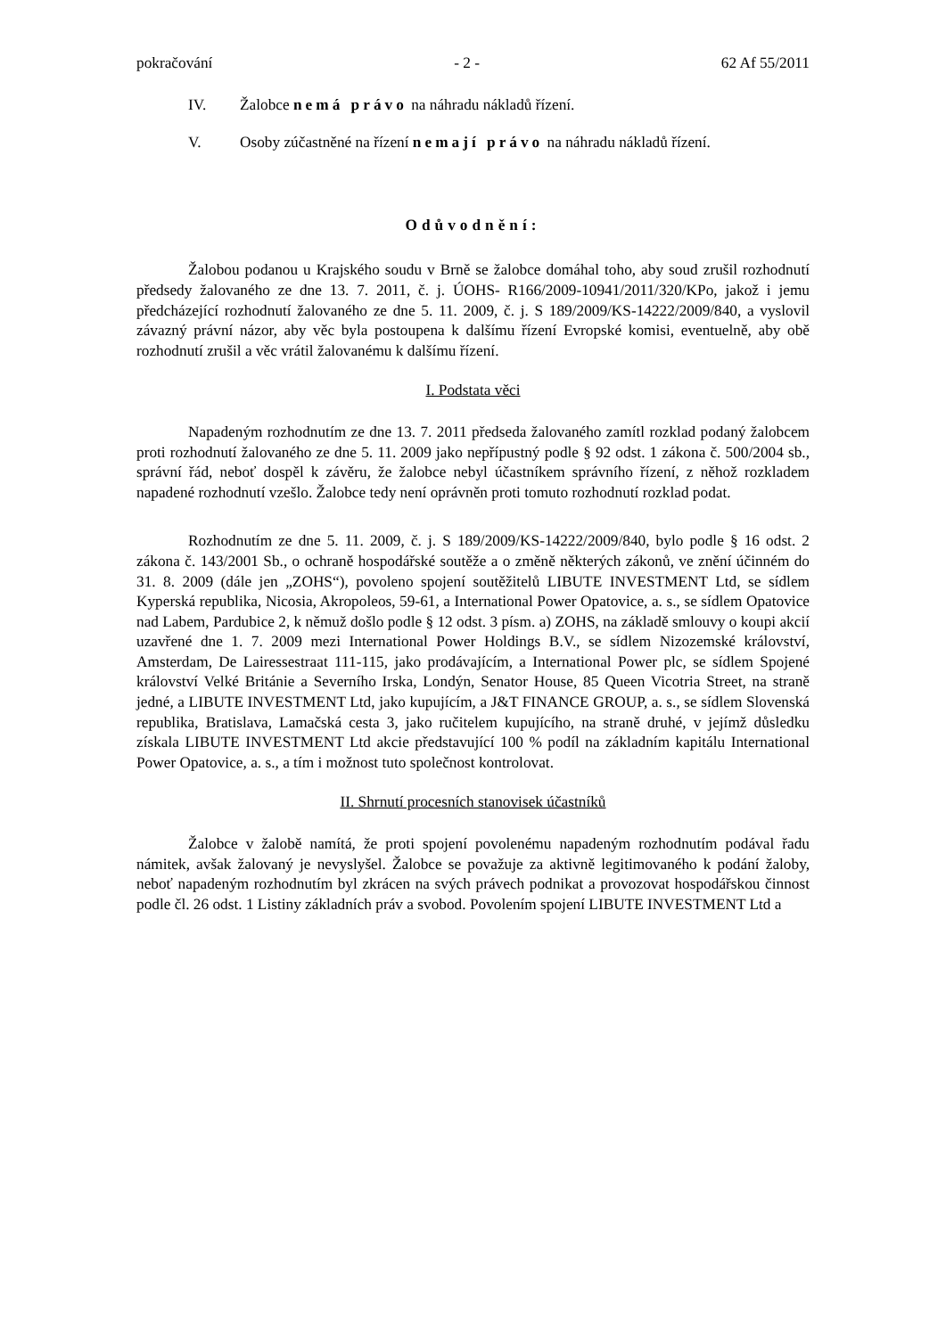pokračování - 2 - 62 Af 55/2011
IV. Žalobce nemá právo na náhradu nákladů řízení.
V. Osoby zúčastněné na řízení nemají právo na náhradu nákladů řízení.
Odůvodnění:
Žalobou podanou u Krajského soudu v Brně se žalobce domáhal toho, aby soud zrušil rozhodnutí předsedy žalovaného ze dne 13. 7. 2011, č. j. ÚOHS- R166/2009-10941/2011/320/KPo, jakož i jemu předcházející rozhodnutí žalovaného ze dne 5. 11. 2009, č. j. S 189/2009/KS-14222/2009/840, a vyslovil závazný právní názor, aby věc byla postoupena k dalšímu řízení Evropské komisi, eventuelně, aby obě rozhodnutí zrušil a věc vrátil žalovanému k dalšímu řízení.
I. Podstata věci
Napadeným rozhodnutím ze dne 13. 7. 2011 předseda žalovaného zamítl rozklad podaný žalobcem proti rozhodnutí žalovaného ze dne 5. 11. 2009 jako nepřípustný podle § 92 odst. 1 zákona č. 500/2004 sb., správní řád, neboť dospěl k závěru, že žalobce nebyl účastníkem správního řízení, z něhož rozkladem napadené rozhodnutí vzešlo. Žalobce tedy není oprávněn proti tomuto rozhodnutí rozklad podat.
Rozhodnutím ze dne 5. 11. 2009, č. j. S 189/2009/KS-14222/2009/840, bylo podle § 16 odst. 2 zákona č. 143/2001 Sb., o ochraně hospodářské soutěže a o změně některých zákonů, ve znění účinném do 31. 8. 2009 (dále jen „ZOHS“), povoleno spojení soutěžitelů LIBUTE INVESTMENT Ltd, se sídlem Kyperská republika, Nicosia, Akropoleos, 59-61, a International Power Opatovice, a. s., se sídlem Opatovice nad Labem, Pardubice 2, k němuž došlo podle § 12 odst. 3 písm. a) ZOHS, na základě smlouvy o koupi akcií uzavřené dne 1. 7. 2009 mezi International Power Holdings B.V., se sídlem Nizozemské království, Amsterdam, De Lairessestraat 111-115, jako prodávajícím, a International Power plc, se sídlem Spojené království Velké Británie a Severního Irska, Londýn, Senator House, 85 Queen Vicotria Street, na straně jedné, a LIBUTE INVESTMENT Ltd, jako kupujícím, a J&T FINANCE GROUP, a. s., se sídlem Slovenská republika, Bratislava, Lamačská cesta 3, jako ručitelem kupujícího, na straně druhé, v jejímž důsledku získala LIBUTE INVESTMENT Ltd akcie představující 100 % podíl na základním kapitálu International Power Opatovice, a. s., a tím i možnost tuto společnost kontrolovat.
II. Shrnutí procesních stanovisek účastníků
Žalobce v žalobě namítá, že proti spojení povolenému napadeným rozhodnutím podával řadu námitek, avšak žalovaný je nevyslyšel. Žalobce se považuje za aktivně legitimovaného k podání žaloby, neboť napadeným rozhodnutím byl zkrácen na svých právech podnikat a provozovat hospodářskou činnost podle čl. 26 odst. 1 Listiny základních práv a svobod. Povolením spojení LIBUTE INVESTMENT Ltd a